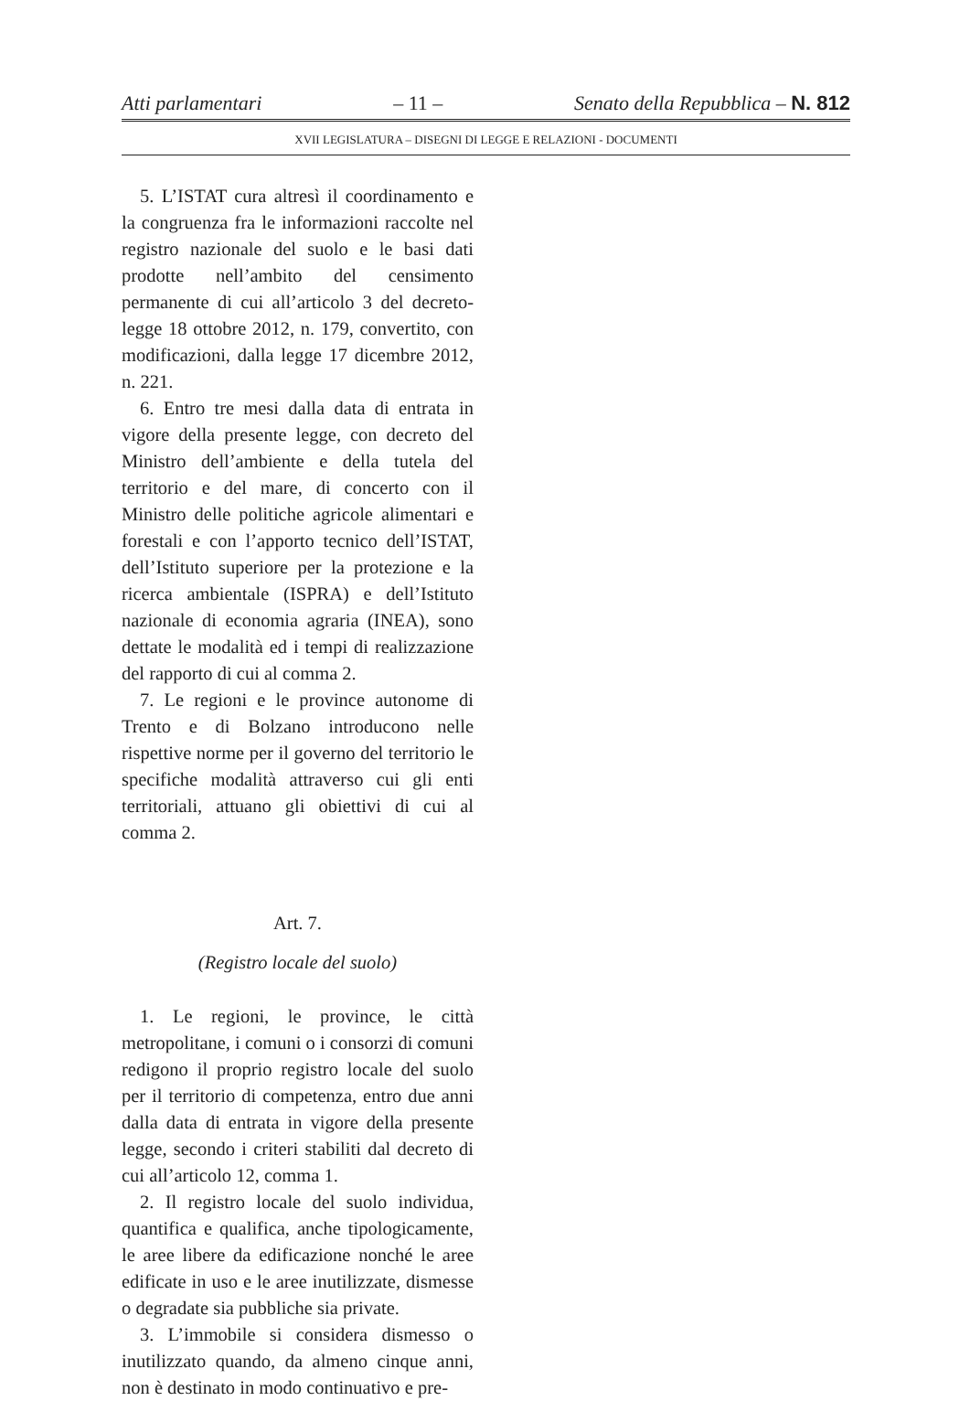Atti parlamentari – 11 – Senato della Repubblica – N. 812
XVII LEGISLATURA – DISEGNI DI LEGGE E RELAZIONI - DOCUMENTI
5. L’ISTAT cura altresì il coordinamento e la congruenza fra le informazioni raccolte nel registro nazionale del suolo e le basi dati prodotte nell’ambito del censimento permanente di cui all’articolo 3 del decreto-legge 18 ottobre 2012, n. 179, convertito, con modificazioni, dalla legge 17 dicembre 2012, n. 221.
6. Entro tre mesi dalla data di entrata in vigore della presente legge, con decreto del Ministro dell’ambiente e della tutela del territorio e del mare, di concerto con il Ministro delle politiche agricole alimentari e forestali e con l’apporto tecnico dell’ISTAT, dell’Istituto superiore per la protezione e la ricerca ambientale (ISPRA) e dell’Istituto nazionale di economia agraria (INEA), sono dettate le modalità ed i tempi di realizzazione del rapporto di cui al comma 2.
7. Le regioni e le province autonome di Trento e di Bolzano introducono nelle rispettive norme per il governo del territorio le specifiche modalità attraverso cui gli enti territoriali, attuano gli obiettivi di cui al comma 2.
Art. 7.
(Registro locale del suolo)
1. Le regioni, le province, le città metropolitane, i comuni o i consorzi di comuni redigono il proprio registro locale del suolo per il territorio di competenza, entro due anni dalla data di entrata in vigore della presente legge, secondo i criteri stabiliti dal decreto di cui all’articolo 12, comma 1.
2. Il registro locale del suolo individua, quantifica e qualifica, anche tipologicamente, le aree libere da edificazione nonché le aree edificate in uso e le aree inutilizzate, dismesse o degradate sia pubbliche sia private.
3. L’immobile si considera dismesso o inutilizzato quando, da almeno cinque anni, non è destinato in modo continuativo e pre-